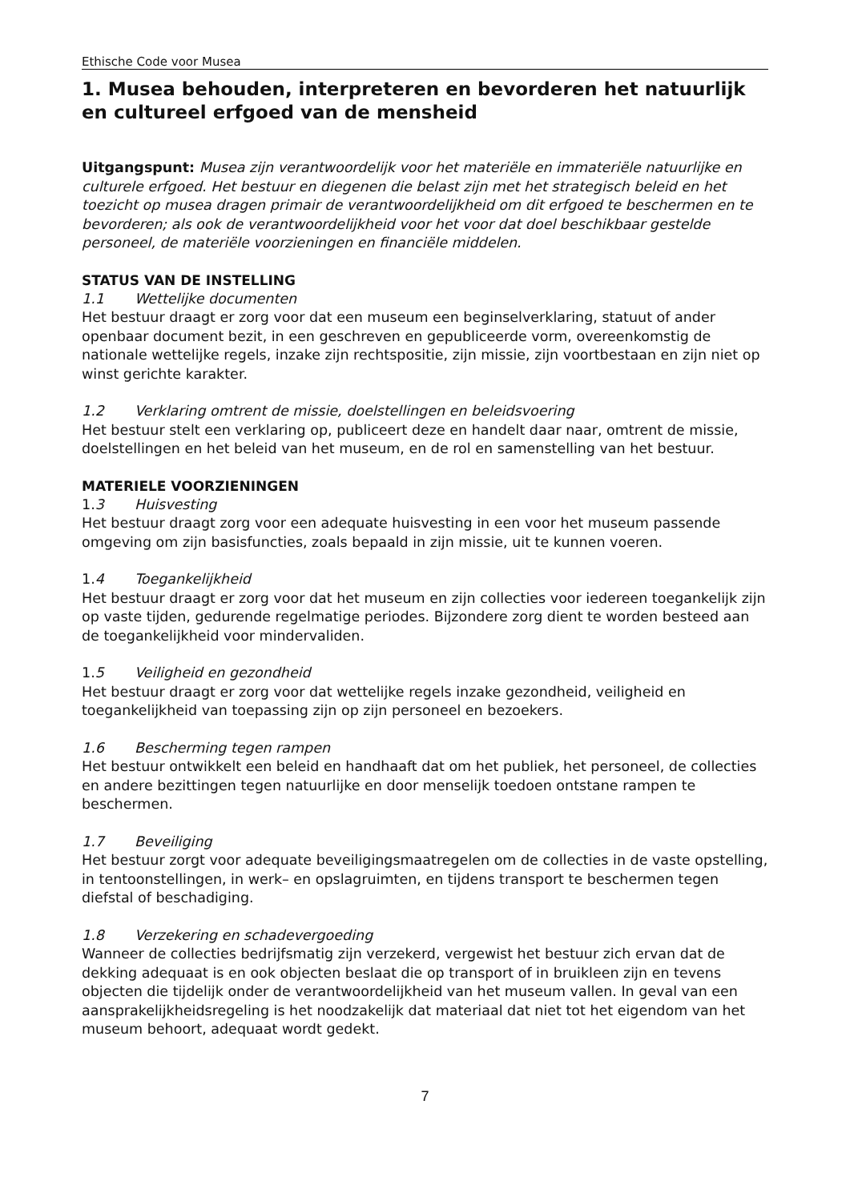Ethische Code voor Musea
1. Musea behouden, interpreteren en bevorderen het natuurlijk en cultureel erfgoed van de mensheid
Uitgangspunt: Musea zijn verantwoordelijk voor het materiële en immateriële natuurlijke en culturele erfgoed. Het bestuur en diegenen die belast zijn met het strategisch beleid en het toezicht op musea dragen primair de verantwoordelijkheid om dit erfgoed te beschermen en te bevorderen; als ook de verantwoordelijkheid voor het voor dat doel beschikbaar gestelde personeel, de materiële voorzieningen en financiële middelen.
STATUS VAN DE INSTELLING
1.1 Wettelijke documenten
Het bestuur draagt er zorg voor dat een museum een beginselverklaring, statuut of ander openbaar document bezit, in een geschreven en gepubliceerde vorm, overeenkomstig de nationale wettelijke regels, inzake zijn rechtspositie, zijn missie, zijn voortbestaan en zijn niet op winst gerichte karakter.
1.2 Verklaring omtrent de missie, doelstellingen en beleidsvoering
Het bestuur stelt een verklaring op, publiceert deze en handelt daar naar, omtrent de missie, doelstellingen en het beleid van het museum, en de rol en samenstelling van het bestuur.
MATERIELE VOORZIENINGEN
1.3 Huisvesting
Het bestuur draagt zorg voor een adequate huisvesting in een voor het museum passende omgeving om zijn basisfuncties, zoals bepaald in zijn missie, uit te kunnen voeren.
1.4 Toegankelijkheid
Het bestuur draagt er zorg voor dat het museum en zijn collecties voor iedereen toegankelijk zijn op vaste tijden, gedurende regelmatige periodes. Bijzondere zorg dient te worden besteed aan de toegankelijkheid voor mindervaliden.
1.5 Veiligheid en gezondheid
Het bestuur draagt er zorg voor dat wettelijke regels inzake gezondheid, veiligheid en toegankelijkheid van toepassing zijn op zijn personeel en bezoekers.
1.6 Bescherming tegen rampen
Het bestuur ontwikkelt een beleid en handhaaft dat om het publiek, het personeel, de collecties en andere bezittingen tegen natuurlijke en door menselijk toedoen ontstane rampen te beschermen.
1.7 Beveiliging
Het bestuur zorgt voor adequate beveiligingsmaatregelen om de collecties in de vaste opstelling, in tentoonstellingen, in werk– en opslagruimten, en tijdens transport te beschermen tegen diefstal of beschadiging.
1.8 Verzekering en schadevergoeding
Wanneer de collecties bedrijfsmatig zijn verzekerd, vergewist het bestuur zich ervan dat de dekking adequaat is en ook objecten beslaat die op transport of in bruikleen zijn en tevens objecten die tijdelijk onder de verantwoordelijkheid van het museum vallen. In geval van een aansprakelijkheidsregeling is het noodzakelijk dat materiaal dat niet tot het eigendom van het museum behoort, adequaat wordt gedekt.
7